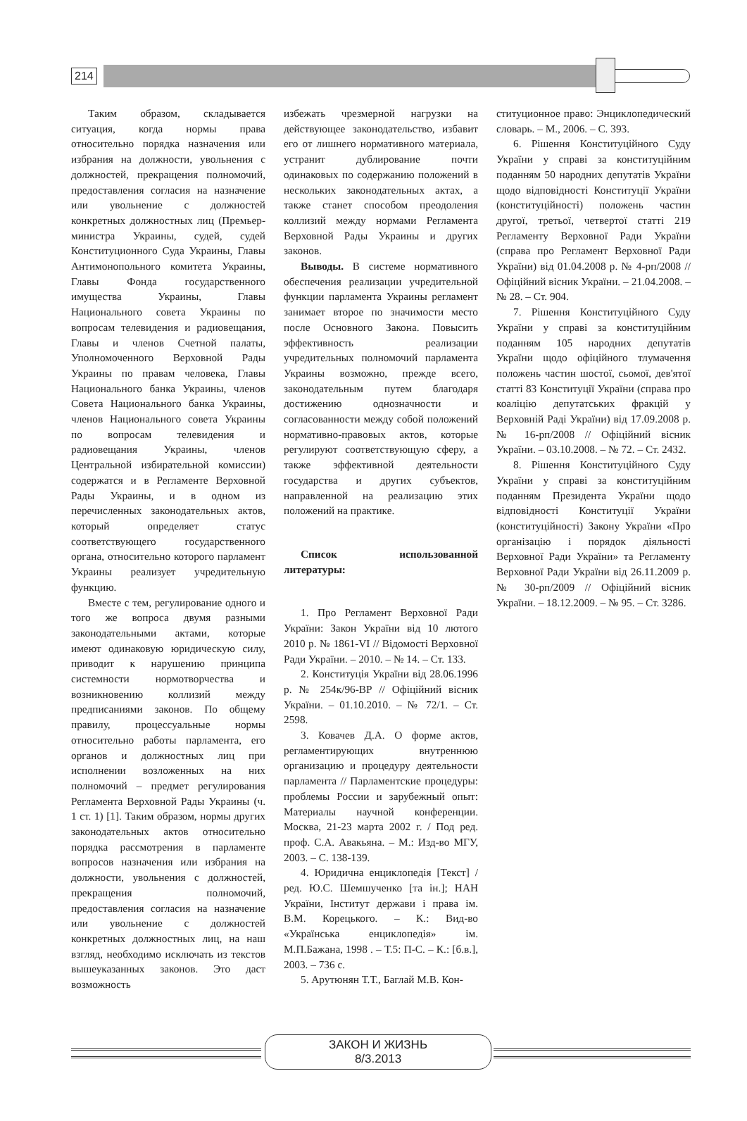214
Таким образом, складывается ситуация, когда нормы права относительно порядка назначения или избрания на должности, увольнения с должностей, прекращения полномочий, предоставления согласия на назначение или увольнение с должностей конкретных должностных лиц (Премьер-министра Украины, судей, судей Конституционного Суда Украины, Главы Антимонопольного комитета Украины, Главы Фонда государственного имущества Украины, Главы Национального совета Украины по вопросам телевидения и радиовещания, Главы и членов Счетной палаты, Уполномоченного Верховной Рады Украины по правам человека, Главы Национального банка Украины, членов Совета Национального банка Украины, членов Национального совета Украины по вопросам телевидения и радиовещания Украины, членов Центральной избирательной комиссии) содержатся и в Регламенте Верховной Рады Украины, и в одном из перечисленных законодательных актов, который определяет статус соответствующего государственного органа, относительно которого парламент Украины реализует учредительную функцию.
Вместе с тем, регулирование одного и того же вопроса двумя разными законодательными актами, которые имеют одинаковую юридическую силу, приводит к нарушению принципа системности нормотворчества и возникновению коллизий между предписаниями законов. По общему правилу, процессуальные нормы относительно работы парламента, его органов и должностных лиц при исполнении возложенных на них полномочий – предмет регулирования Регламента Верховной Рады Украины (ч. 1 ст. 1) [1]. Таким образом, нормы других законодательных актов относительно порядка рассмотрения в парламенте вопросов назначения или избрания на должности, увольнения с должностей, прекращения полномочий, предоставления согласия на назначение или увольнение с должностей конкретных должностных лиц, на наш взгляд, необходимо исключать из текстов вышеуказанных законов. Это даст возможность
избежать чрезмерной нагрузки на действующее законодательство, избавит его от лишнего нормативного материала, устранит дублирование почти одинаковых по содержанию положений в нескольких законодательных актах, а также станет способом преодоления коллизий между нормами Регламента Верховной Рады Украины и других законов.
Выводы. В системе нормативного обеспечения реализации учредительной функции парламента Украины регламент занимает второе по значимости место после Основного Закона. Повысить эффективность реализации учредительных полномочий парламента Украины возможно, прежде всего, законодательным путем благодаря достижению однозначности и согласованности между собой положений нормативно-правовых актов, которые регулируют соответствующую сферу, а также эффективной деятельности государства и других субъектов, направленной на реализацию этих положений на практике.
Список использованной литературы:
1. Про Регламент Верховної Ради України: Закон України від 10 лютого 2010 р. № 1861-VI // Відомості Верховної Ради України. – 2010. – № 14. – Ст. 133.
2. Конституція України від 28.06.1996 р. № 254к/96-ВР // Офіційний вісник України. – 01.10.2010. – № 72/1. – Ст. 2598.
3. Ковачев Д.А. О форме актов, регламентирующих внутреннюю организацию и процедуру деятельности парламента // Парламентские процедуры: проблемы России и зарубежный опыт: Материалы научной конференции. Москва, 21-23 марта 2002 г. / Под ред. проф. С.А. Авакьяна. – М.: Изд-во МГУ, 2003. – С. 138-139.
4. Юридична енциклопедія [Текст] / ред. Ю.С. Шемшученко [та ін.]; НАН України, Інститут держави і права ім. В.М. Корецького. – К.: Вид-во «Українська енциклопедія» ім. М.П.Бажана, 1998 . – Т.5: П-С. – К.: [б.в.], 2003. – 736 с.
5. Арутюнян Т.Т., Баглай М.В. Кон-
ституционное право: Энциклопедический словарь. – М., 2006. – С. 393.
6. Рішення Конституційного Суду України у справі за конституційним поданням 50 народних депутатів України щодо відповідності Конституції України (конституційності) положень частин другої, третьої, четвертої статті 219 Регламенту Верховної Ради України (справа про Регламент Верховної Ради України) від 01.04.2008 р. № 4-рп/2008 // Офіційний вісник України. – 21.04.2008. – № 28. – Ст. 904.
7. Рішення Конституційного Суду України у справі за конституційним поданням 105 народних депутатів України щодо офіційного тлумачення положень частин шостої, сьомої, дев'ятої статті 83 Конституції України (справа про коаліцію депутатських фракцій у Верховній Раді України) від 17.09.2008 р. № 16-рп/2008 // Офіційний вісник України. – 03.10.2008. – № 72. – Ст. 2432.
8. Рішення Конституційного Суду України у справі за конституційним поданням Президента України щодо відповідності Конституції України (конституційності) Закону України «Про організацію і порядок діяльності Верховної Ради України» та Регламенту Верховної Ради України від 26.11.2009 р. № 30-рп/2009 // Офіційний вісник України. – 18.12.2009. – № 95. – Ст. 3286.
ЗАКОН И ЖИЗНЬ
8/3.2013